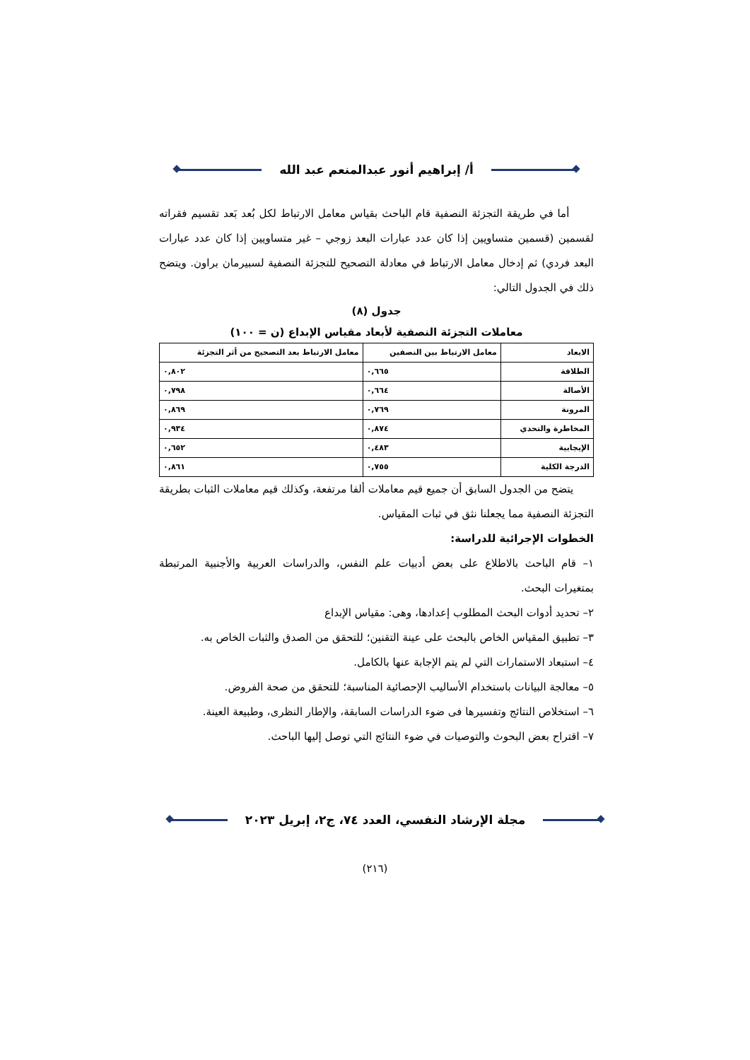أ/ إبراهيم أنور عبدالمنعم عبد الله
أما في طريقة التجزئة النصفية قام الباحث بقياس معامل الارتباط لكل بُعد بَعد تقسيم فقراته لقسمين (قسمين متساويين إذا كان عدد عبارات البعد زوجي – غير متساويين إذا كان عدد عبارات البعد فردي) ثم إدخال معامل الارتباط في معادلة التصحيح للتجزئة النصفية لسبيرمان براون. ويتضح ذلك في الجدول التالي:
جدول (٨)
معاملات التجزئة النصفية لأبعاد مقياس الإبداع (ن = ١٠٠)
| الابعاد | معامل الارتباط بين النصفين | معامل الارتباط بعد التصحيح من أثر التجزئة |
| --- | --- | --- |
| الطلاقة | ٠,٦٦٥ | ٠,٨٠٢ |
| الأصالة | ٠,٦٦٤ | ٠,٧٩٨ |
| المرونة | ٠,٧٦٩ | ٠,٨٦٩ |
| المخاطرة والتحدي | ٠,٨٧٤ | ٠,٩٣٤ |
| الإيجابية | ٠,٤٨٣ | ٠,٦٥٢ |
| الدرجة الكلية | ٠,٧٥٥ | ٠,٨٦١ |
يتضح من الجدول السابق أن جميع قيم معاملات ألفا مرتفعة، وكذلك قيم معاملات الثبات بطريقة التجزئة النصفية مما يجعلنا نثق في ثبات المقياس.
الخطوات الإجرائية للدراسة:
١– قام الباحث بالاطلاع على بعض أدبيات علم النفس، والدراسات العربية والأجنبية المرتبطة بمتغيرات البحث.
٢– تحديد أدوات البحث المطلوب إعدادها، وهى: مقياس الإبداع
٣– تطبيق المقياس الخاص بالبحث على عينة التقنين؛ للتحقق من الصدق والثبات الخاص به.
٤– استبعاد الاستمارات التي لم يتم الإجابة عنها بالكامل.
٥– معالجة البيانات باستخدام الأساليب الإحصائية المناسبة؛ للتحقق من صحة الفروض.
٦– استخلاص النتائج وتفسيرها فى ضوء الدراسات السابقة، والإطار النظرى، وطبيعة العينة.
٧– اقتراح بعض البحوث والتوصيات في ضوء النتائج التي توصل إليها الباحث.
مجلة الإرشاد النفسي، العدد ٧٤، ج٢، إبريل ٢٠٢٣
(٢١٦)